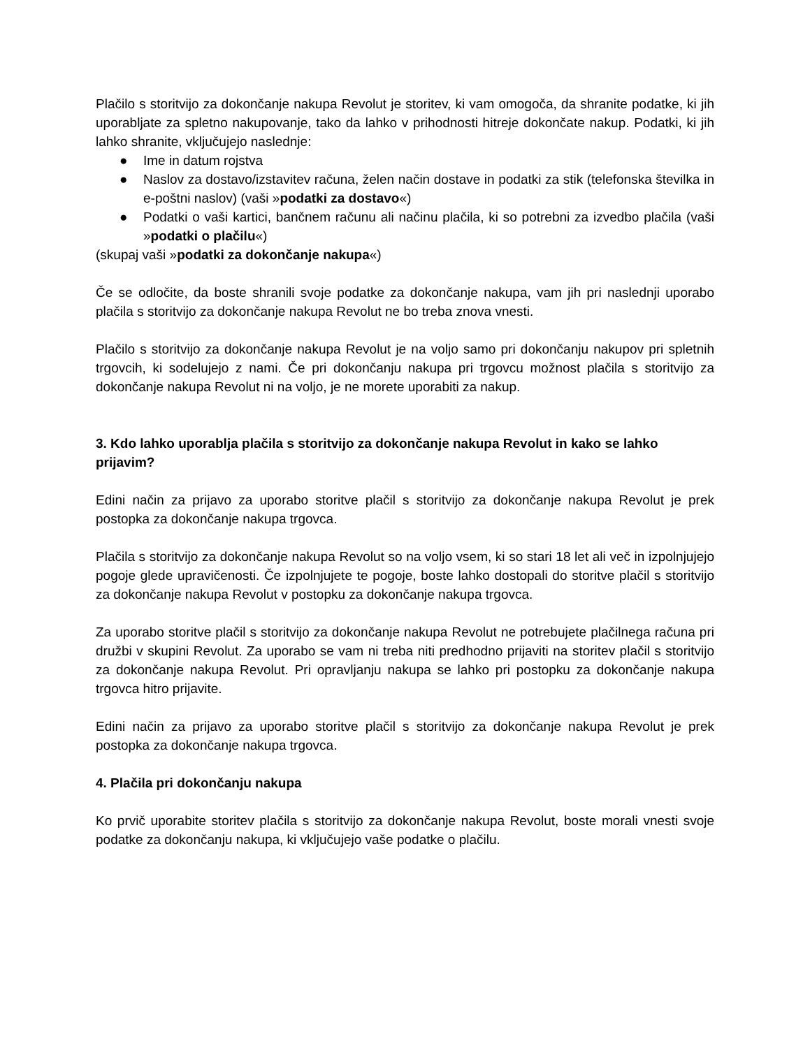Plačilo s storitvijo za dokončanje nakupa Revolut je storitev, ki vam omogoča, da shranite podatke, ki jih uporabljate za spletno nakupovanje, tako da lahko v prihodnosti hitreje dokončate nakup. Podatki, ki jih lahko shranite, vključujejo naslednje:
● Ime in datum rojstva
● Naslov za dostavo/izstavitev računa, želen način dostave in podatki za stik (telefonska številka in e-poštni naslov) (vaši »podatki za dostavo«)
● Podatki o vaši kartici, bančnem računu ali načinu plačila, ki so potrebni za izvedbo plačila (vaši »podatki o plačilu«)
(skupaj vaši »podatki za dokončanje nakupa«)
Če se odločite, da boste shranili svoje podatke za dokončanje nakupa, vam jih pri naslednji uporabo plačila s storitvijo za dokončanje nakupa Revolut ne bo treba znova vnesti.
Plačilo s storitvijo za dokončanje nakupa Revolut je na voljo samo pri dokončanju nakupov pri spletnih trgovcih, ki sodelujejo z nami. Če pri dokončanju nakupa pri trgovcu možnost plačila s storitvijo za dokončanje nakupa Revolut ni na voljo, je ne morete uporabiti za nakup.
3. Kdo lahko uporablja plačila s storitvijo za dokončanje nakupa Revolut in kako se lahko prijavim?
Edini način za prijavo za uporabo storitve plačil s storitvijo za dokončanje nakupa Revolut je prek postopka za dokončanje nakupa trgovca.
Plačila s storitvijo za dokončanje nakupa Revolut so na voljo vsem, ki so stari 18 let ali več in izpolnjujejo pogoje glede upravičenosti. Če izpolnjujete te pogoje, boste lahko dostopali do storitve plačil s storitvijo za dokončanje nakupa Revolut v postopku za dokončanje nakupa trgovca.
Za uporabo storitve plačil s storitvijo za dokončanje nakupa Revolut ne potrebujete plačilnega računa pri družbi v skupini Revolut. Za uporabo se vam ni treba niti predhodno prijaviti na storitev plačil s storitvijo za dokončanje nakupa Revolut. Pri opravljanju nakupa se lahko pri postopku za dokončanje nakupa trgovca hitro prijavite.
Edini način za prijavo za uporabo storitve plačil s storitvijo za dokončanje nakupa Revolut je prek postopka za dokončanje nakupa trgovca.
4. Plačila pri dokončanju nakupa
Ko prvič uporabite storitev plačila s storitvijo za dokončanje nakupa Revolut, boste morali vnesti svoje podatke za dokončanju nakupa, ki vključujejo vaše podatke o plačilu.